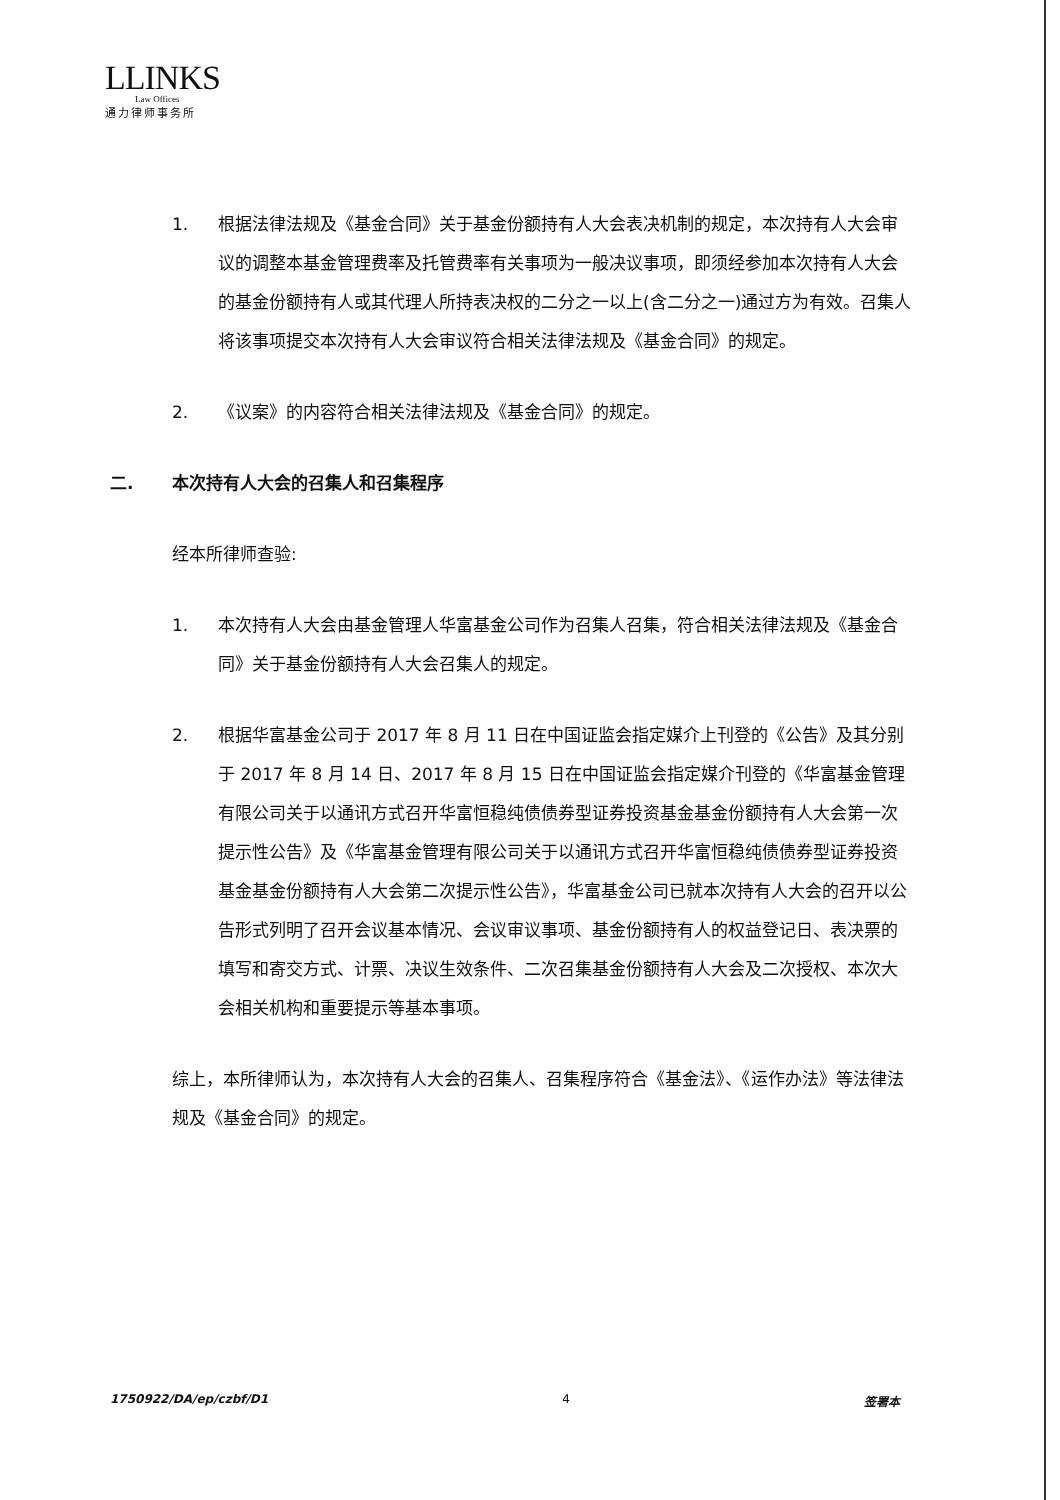LLINKS
Law Offices
通力律师事务所
1. 根据法律法规及《基金合同》关于基金份额持有人大会表决机制的规定，本次持有人大会审议的调整本基金管理费率及托管费率有关事项为一般决议事项，即须经参加本次持有人大会的基金份额持有人或其代理人所持表决权的二分之一以上(含二分之一)通过方为有效。召集人将该事项提交本次持有人大会审议符合相关法律法规及《基金合同》的规定。
2. 《议案》的内容符合相关法律法规及《基金合同》的规定。
二. 本次持有人大会的召集人和召集程序
经本所律师查验:
1. 本次持有人大会由基金管理人华富基金公司作为召集人召集，符合相关法律法规及《基金合同》关于基金份额持有人大会召集人的规定。
2. 根据华富基金公司于 2017 年 8 月 11 日在中国证监会指定媒介上刊登的《公告》及其分别于 2017 年 8 月 14 日、2017 年 8 月 15 日在中国证监会指定媒介刊登的《华富基金管理有限公司关于以通讯方式召开华富恒稳纯债债券型证券投资基金基金份额持有人大会第一次提示性公告》及《华富基金管理有限公司关于以通讯方式召开华富恒稳纯债债券型证券投资基金基金份额持有人大会第二次提示性公告》，华富基金公司已就本次持有人大会的召开以公告形式列明了召开会议基本情况、会议审议事项、基金份额持有人的权益登记日、表决票的填写和寄交方式、计票、决议生效条件、二次召集基金份额持有人大会及二次授权、本次大会相关机构和重要提示等基本事项。
综上，本所律师认为，本次持有人大会的召集人、召集程序符合《基金法》、《运作办法》等法律法规及《基金合同》的规定。
1750922/DA/ep/czbf/D1 4 签署本